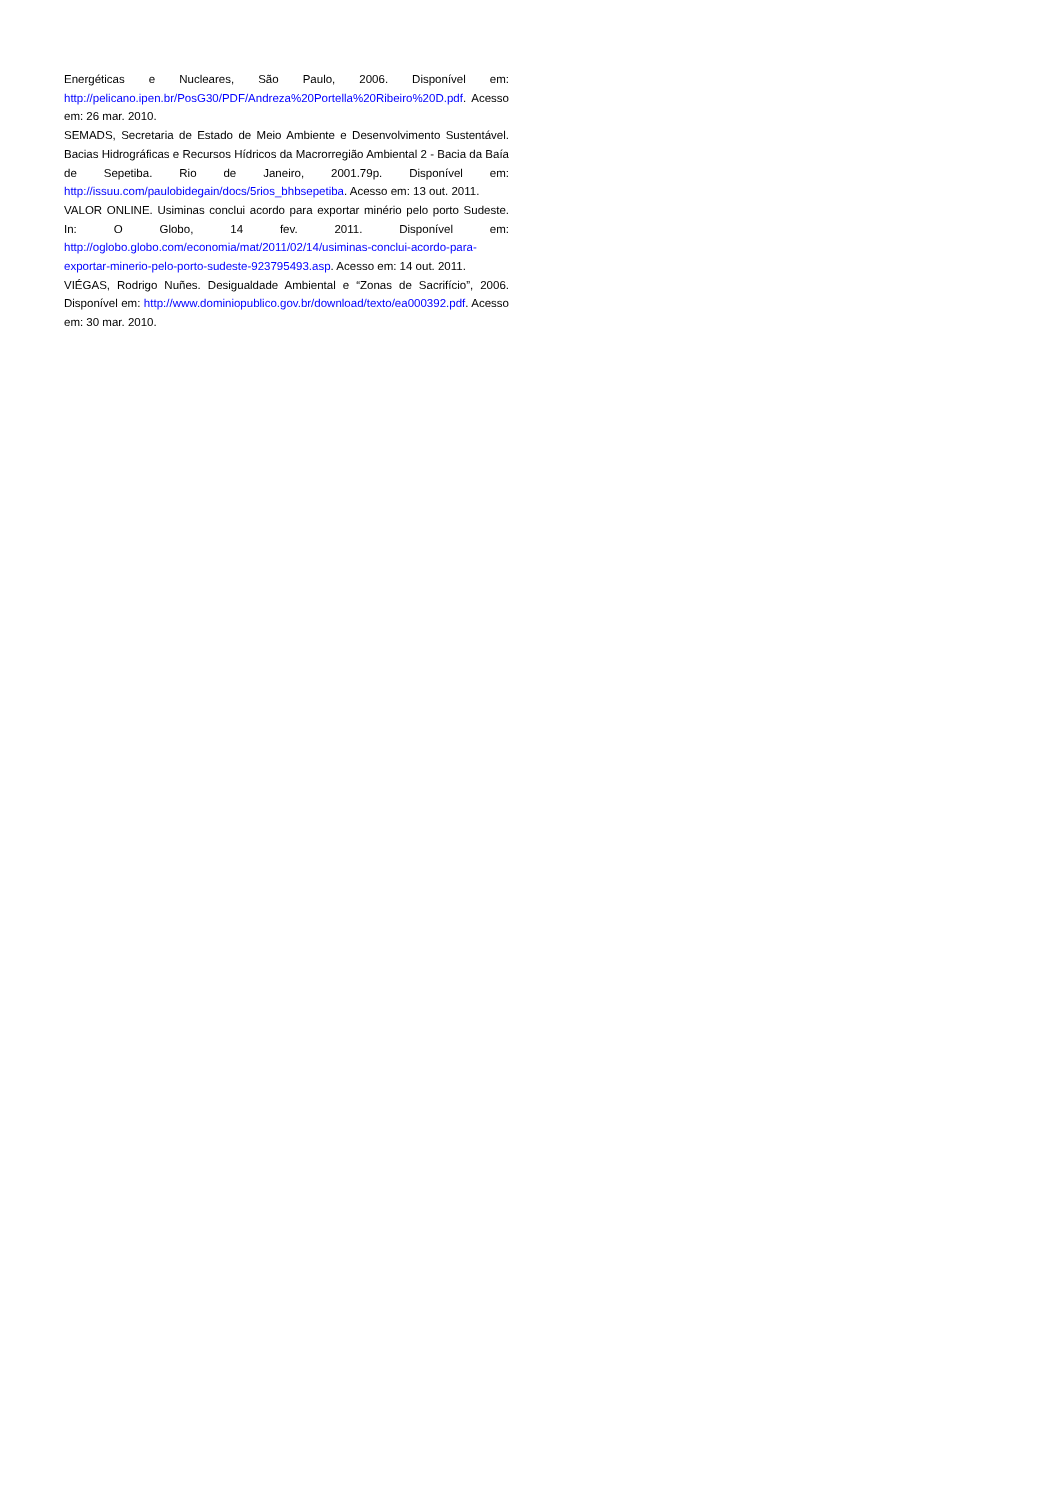Energéticas e Nucleares, São Paulo, 2006. Disponível em: http://pelicano.ipen.br/PosG30/PDF/Andreza%20Portella%20Ribeiro%20D.pdf. Acesso em: 26 mar. 2010.
SEMADS, Secretaria de Estado de Meio Ambiente e Desenvolvimento Sustentável. Bacias Hidrográficas e Recursos Hídricos da Macrorregião Ambiental 2 - Bacia da Baía de Sepetiba. Rio de Janeiro, 2001.79p. Disponível em: http://issuu.com/paulobidegain/docs/5rios_bhbsepetiba. Acesso em: 13 out. 2011.
VALOR ONLINE. Usiminas conclui acordo para exportar minério pelo porto Sudeste. In: O Globo, 14 fev. 2011. Disponível em: http://oglobo.globo.com/economia/mat/2011/02/14/usiminas-conclui-acordo-para-exportar-minerio-pelo-porto-sudeste-923795493.asp. Acesso em: 14 out. 2011.
VIÉGAS, Rodrigo Nuñes. Desigualdade Ambiental e “Zonas de Sacrifício”, 2006. Disponível em: http://www.dominiopublico.gov.br/download/texto/ea000392.pdf. Acesso em: 30 mar. 2010.